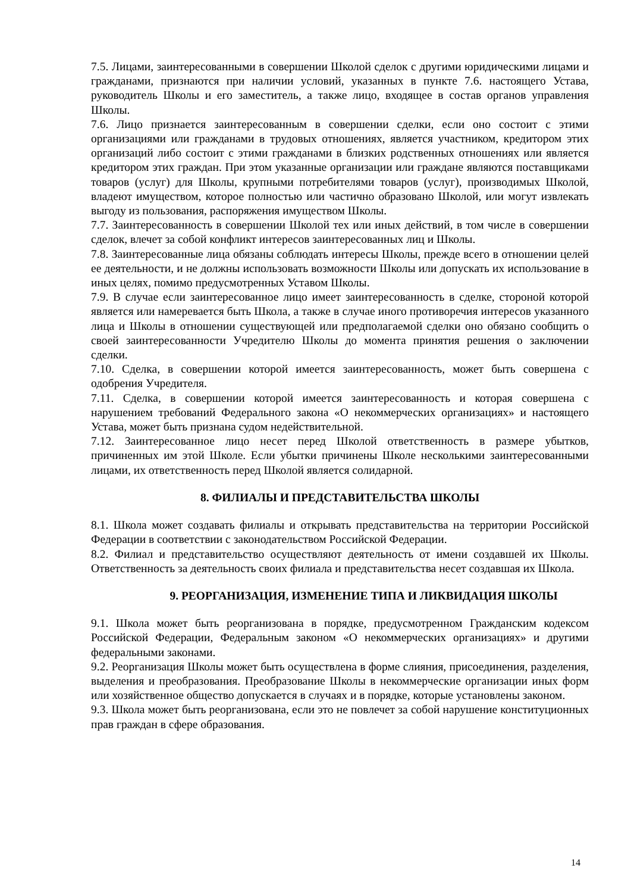7.5. Лицами, заинтересованными в совершении Школой сделок с другими юридическими лицами и гражданами, признаются при наличии условий, указанных в пункте 7.6. настоящего Устава, руководитель Школы и его заместитель, а также лицо, входящее в состав органов управления Школы.
7.6. Лицо признается заинтересованным в совершении сделки, если оно состоит с этими организациями или гражданами в трудовых отношениях, является участником, кредитором этих организаций либо состоит с этими гражданами в близких родственных отношениях или является кредитором этих граждан. При этом указанные организации или граждане являются поставщиками товаров (услуг) для Школы, крупными потребителями товаров (услуг), производимых Школой, владеют имуществом, которое полностью или частично образовано Школой, или могут извлекать выгоду из пользования, распоряжения имуществом Школы.
7.7. Заинтересованность в совершении Школой тех или иных действий, в том числе в совершении сделок, влечет за собой конфликт интересов заинтересованных лиц и Школы.
7.8. Заинтересованные лица обязаны соблюдать интересы Школы, прежде всего в отношении целей ее деятельности, и не должны использовать возможности Школы или допускать их использование в иных целях, помимо предусмотренных Уставом Школы.
7.9. В случае если заинтересованное лицо имеет заинтересованность в сделке, стороной которой является или намеревается быть Школа, а также в случае иного противоречия интересов указанного лица и Школы в отношении существующей или предполагаемой сделки оно обязано сообщить о своей заинтересованности Учредителю Школы до момента принятия решения о заключении сделки.
7.10. Сделка, в совершении которой имеется заинтересованность, может быть совершена с одобрения Учредителя.
7.11. Сделка, в совершении которой имеется заинтересованность и которая совершена с нарушением требований Федерального закона «О некоммерческих организациях» и настоящего Устава, может быть признана судом недействительной.
7.12. Заинтересованное лицо несет перед Школой ответственность в размере убытков, причиненных им этой Школе. Если убытки причинены Школе несколькими заинтересованными лицами, их ответственность перед Школой является солидарной.
8. ФИЛИАЛЫ И ПРЕДСТАВИТЕЛЬСТВА ШКОЛЫ
8.1. Школа может создавать филиалы и открывать представительства на территории Российской Федерации в соответствии с законодательством Российской Федерации.
8.2. Филиал и представительство осуществляют деятельность от имени создавшей их Школы. Ответственность за деятельность своих филиала и представительства несет создавшая их Школа.
9. РЕОРГАНИЗАЦИЯ, ИЗМЕНЕНИЕ ТИПА И ЛИКВИДАЦИЯ ШКОЛЫ
9.1. Школа может быть реорганизована в порядке, предусмотренном Гражданским кодексом Российской Федерации, Федеральным законом «О некоммерческих организациях» и другими федеральными законами.
9.2. Реорганизация Школы может быть осуществлена в форме слияния, присоединения, разделения, выделения и преобразования. Преобразование Школы в некоммерческие организации иных форм или хозяйственное общество допускается в случаях и в порядке, которые установлены законом.
9.3. Школа может быть реорганизована, если это не повлечет за собой нарушение конституционных прав граждан в сфере образования.
14